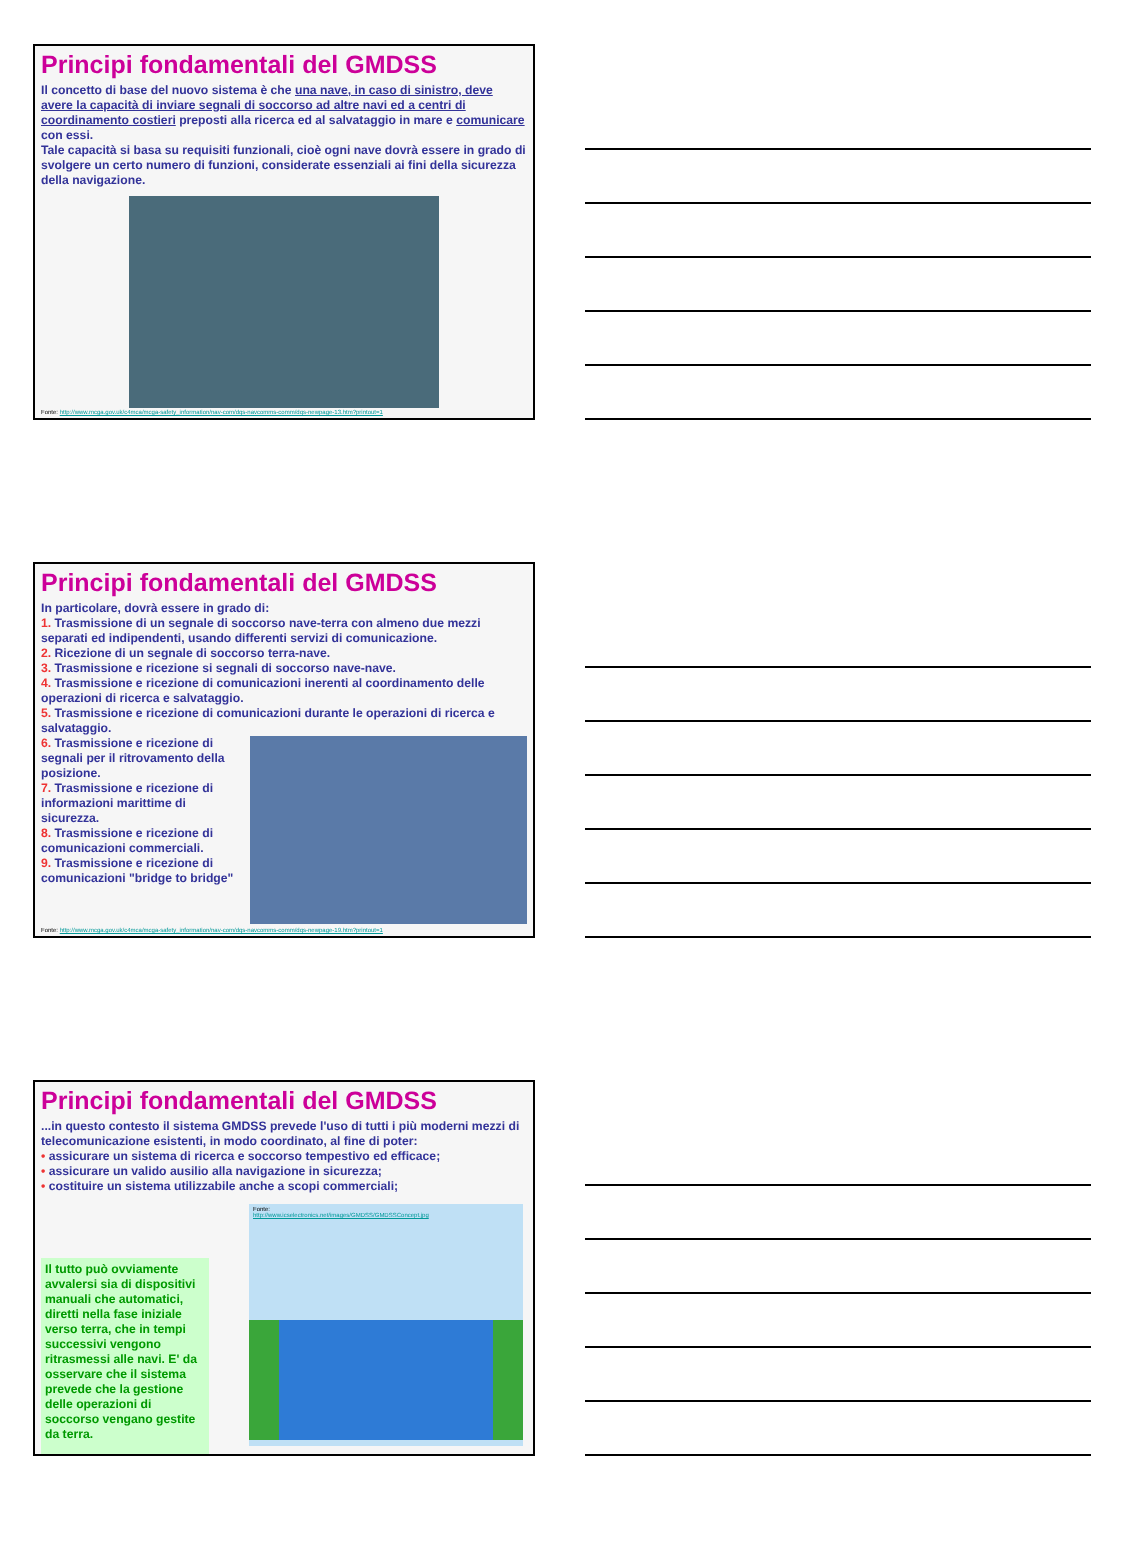Principi fondamentali del GMDSS
Il concetto di base del nuovo sistema è che una nave, in caso di sinistro, deve avere la capacità di inviare segnali di soccorso ad altre navi ed a centri di coordinamento costieri preposti alla ricerca ed al salvataggio in mare e comunicare con essi.
Tale capacità si basa su requisiti funzionali, cioè ogni nave dovrà essere in grado di svolgere un certo numero di funzioni, considerate essenziali ai fini della sicurezza della navigazione.
Fonte: http://www.mcga.gov.uk/c4mca/mcga-safety_information/nav-com/dqs-navcomms-comm/dqs-newpage-13.htm?printout=1
Principi fondamentali del GMDSS
In particolare, dovrà essere in grado di:
1. Trasmissione di un segnale di soccorso nave-terra con almeno due mezzi separati ed indipendenti, usando differenti servizi di comunicazione.
2. Ricezione di un segnale di soccorso terra-nave.
3. Trasmissione e ricezione si segnali di soccorso nave-nave.
4. Trasmissione e ricezione di comunicazioni inerenti al coordinamento delle operazioni di ricerca e salvataggio.
5. Trasmissione e ricezione di comunicazioni durante le operazioni di ricerca e salvataggio.
6. Trasmissione e ricezione di segnali per il ritrovamento della posizione.
7. Trasmissione e ricezione di informazioni marittime di sicurezza.
8. Trasmissione e ricezione di comunicazioni commerciali.
9. Trasmissione e ricezione di comunicazioni "bridge to bridge"
Fonte: http://www.mcga.gov.uk/c4mca/mcga-safety_information/nav-com/dqs-navcomms-comm/dqs-newpage-19.htm?printout=1
Principi fondamentali del GMDSS
...in questo contesto il sistema GMDSS prevede l'uso di tutti i più moderni mezzi di telecomunicazione esistenti, in modo coordinato, al fine di poter:
• assicurare un sistema di ricerca e soccorso tempestivo ed efficace;
• assicurare un valido ausilio alla navigazione in sicurezza;
• costituire un sistema utilizzabile anche a scopi commerciali;
Il tutto può ovviamente avvalersi sia di dispositivi manuali che automatici, diretti nella fase iniziale verso terra, che in tempi successivi vengono ritrasmessi alle navi. E' da osservare che il sistema prevede che la gestione delle operazioni di soccorso vengano gestite da terra.
Fonte:
http://www.icselectronics.net/images/GMDSS/GMDSSConcept.jpg